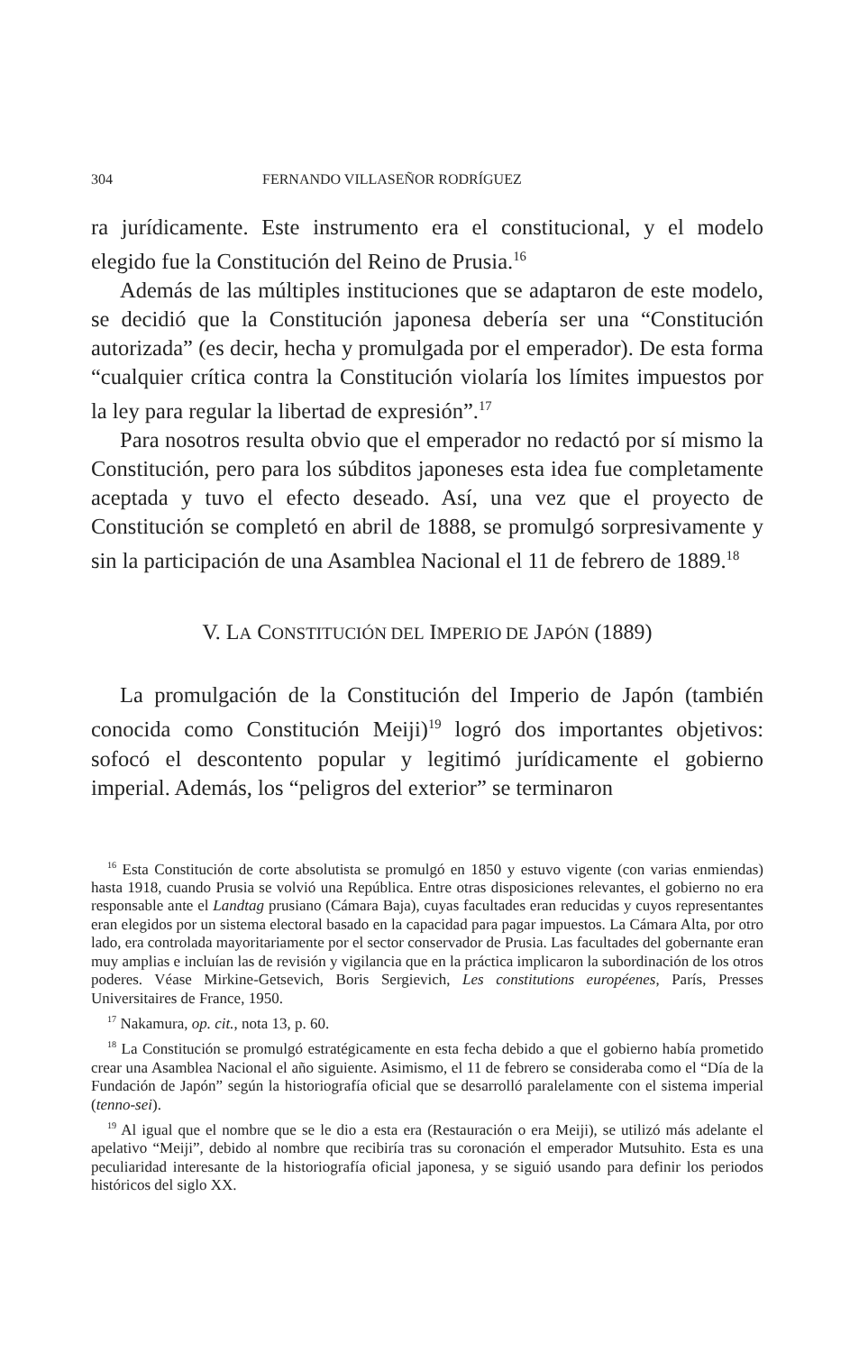304 FERNANDO VILLASEÑOR RODRÍGUEZ
ra jurídicamente. Este instrumento era el constitucional, y el modelo elegido fue la Constitución del Reino de Prusia.<sup>16</sup>
Además de las múltiples instituciones que se adaptaron de este modelo, se decidió que la Constitución japonesa debería ser una “Constitución autorizada” (es decir, hecha y promulgada por el emperador). De esta forma “cualquier crítica contra la Constitución violaría los límites impuestos por la ley para regular la libertad de expresión”.<sup>17</sup>
Para nosotros resulta obvio que el emperador no redactó por sí mismo la Constitución, pero para los súbditos japoneses esta idea fue completamente aceptada y tuvo el efecto deseado. Así, una vez que el proyecto de Constitución se completó en abril de 1888, se promulgó sorpresivamente y sin la participación de una Asamblea Nacional el 11 de febrero de 1889.<sup>18</sup>
V. LA CONSTITUCIÓN DEL IMPERIO DE JAPÓN (1889)
La promulgación de la Constitución del Imperio de Japón (también conocida como Constitución Meiji)<sup>19</sup> logró dos importantes objetivos: sofocó el descontento popular y legitimó jurídicamente el gobierno imperial. Además, los “peligros del exterior” se terminaron
<sup>16</sup> Esta Constitución de corte absolutista se promulgó en 1850 y estuvo vigente (con varias enmiendas) hasta 1918, cuando Prusia se volvió una República. Entre otras disposiciones relevantes, el gobierno no era responsable ante el Landtag prusiano (Cámara Baja), cuyas facultades eran reducidas y cuyos representantes eran elegidos por un sistema electoral basado en la capacidad para pagar impuestos. La Cámara Alta, por otro lado, era controlada mayoritariamente por el sector conservador de Prusia. Las facultades del gobernante eran muy amplias e incluían las de revisión y vigilancia que en la práctica implicaron la subordinación de los otros poderes. Véase Mirkine-Getsevich, Boris Sergievich, Les constitutions européenes, París, Presses Universitaires de France, 1950.
<sup>17</sup> Nakamura, op. cit., nota 13, p. 60.
<sup>18</sup> La Constitución se promulgó estratégicamente en esta fecha debido a que el gobierno había prometido crear una Asamblea Nacional el año siguiente. Asimismo, el 11 de febrero se consideraba como el “Día de la Fundación de Japón” según la historiografía oficial que se desarrolló paralelamente con el sistema imperial (tenno-sei).
<sup>19</sup> Al igual que el nombre que se le dio a esta era (Restauración o era Meiji), se utilizó más adelante el apelativo “Meiji”, debido al nombre que recibiría tras su coronación el emperador Mutsuhito. Esta es una peculiaridad interesante de la historiografía oficial japonesa, y se siguió usando para definir los periodos históricos del siglo XX.